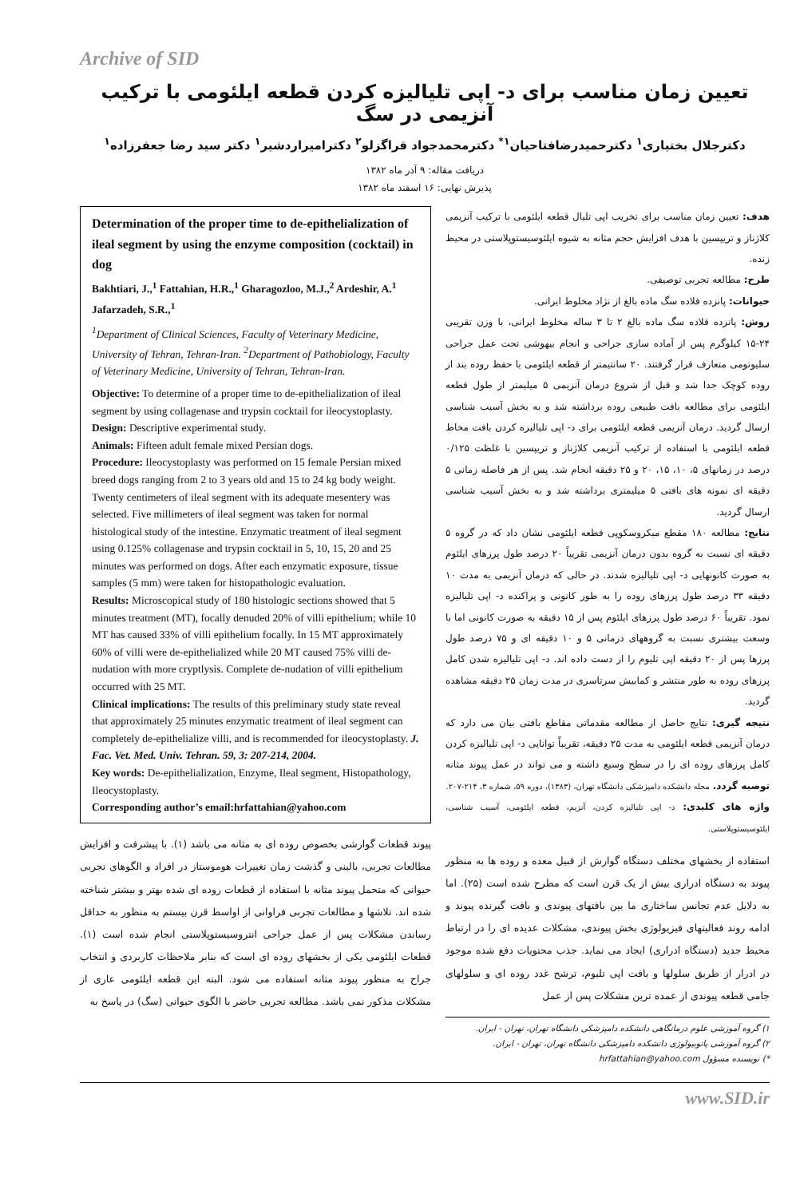Archive of SID
تعیین زمان مناسب برای د- اپی تلیالیزه کردن قطعه ایلئومی با ترکیب آنزیمی در سگ
دکترجلال بختیاری<sup>۱</sup> دکترحمیدرضافتاحیان<sup>۱*</sup> دکترمحمدجواد قراگزلو<sup>۲</sup> دکترامیراردشیر<sup>۱</sup> دکتر سید رضا جعفرزاده<sup>۱</sup>
دریافت مقاله: ۹ آذر ماه ۱۳۸۲
پذیرش نهایی: ۱۶ اسفند ماه ۱۳۸۲
هدف: تعیین زمان مناسب برای تخریب اپی تلیال قطعه ایلئومی با ترکیب آنزیمی کلاژناز و تریپسین با هدف افزایش حجم مثانه به شیوه ایلئوسیستوپلاستی در محیط زنده.
طرح: مطالعه تجربی توصیفی.
حیوانات: پانزده قلاده سگ ماده بالغ از نژاد مخلوط ایرانی.
روش: پانزده قلاده سگ ماده بالغ ۲ تا ۳ ساله مخلوط ایرانی، با وزن تقریبی ۲۴-۱۵ کیلوگرم پس از آماده سازی جراحی و انجام بیهوشی تحت عمل جراحی سلیوتومی متعارف قرار گرفتند. ۲۰ سانتیمتر از قطعه ایلئومی با حفظ روده بند از روده کوچک جدا شد و قبل از شروع درمان آنزیمی ۵ میلیمتر از طول قطعه ایلئومی برای مطالعه بافت طبیعی روده برداشته شد و به بخش آسیب شناسی ارسال گردید. درمان آنزیمی قطعه ایلئومی برای د- اپی تلیالیزه کردن بافت مخاط قطعه ایلئومی با استفاده از ترکیب آنزیمی کلاژناز و تریپسین با غلظت ۰/۱۲۵ درصد در زمانهای ۵، ۱۰، ۱۵، ۲۰ و ۲۵ دقیقه انجام شد. پس از هر فاصله زمانی ۵ دقیقه ای نمونه های بافتی ۵ میلیمتری برداشته شد و به بخش آسیب شناسی ارسال گردید.
نتایج: مطالعه ۱۸۰ مقطع میکروسکوپی قطعه ایلئومی نشان داد که در گروه ۵ دقیقه ای نسبت به گروه بدون درمان آنزیمی تقریباً ۲۰ درصد طول پرزهای ایلئوم به صورت کانونهایی د- اپی تلیالیزه شدند. در حالی که درمان آنزیمی به مدت ۱۰ دقیقه ۳۳ درصد طول پرزهای روده را به طور کانونی و پراکنده د- اپی تلیالیزه نمود. تقریباً ۶۰ درصد طول پرزهای ایلئوم پس از ۱۵ دقیقه به صورت کانونی اما با وسعت بیشتری نسبت به گروههای درمانی ۵ و ۱۰ دقیقه ای و ۷۵ درصد طول پرزها پس از ۲۰ دقیقه اپی تلیوم را از دست داده اند. د- اپی تلیالیزه شدن کامل پرزهای روده به طور منتشر و کمابیش سرتاسری در مدت زمان ۲۵ دقیقه مشاهده گردید.
نتیجه گیری: نتایج حاصل از مطالعه مقدماتی مقاطع بافتی بیان می دارد که درمان آنزیمی قطعه ایلئومی به مدت ۲۵ دقیقه، تقریباً توانایی د- اپی تلیالیزه کردن کامل پرزهای روده ای را در سطح وسیع داشته و می تواند در عمل پیوند مثانه توصیه گردد. مجله دانشکده دامپزشکی دانشگاه تهران، (۱۳۸۳)، دوره ۵۹، شماره ۳، ۲۱۴-۲۰۷.
واژه های کلیدی: د- اپی تلیالیزه کردن، آنزیم، قطعه ایلئومی، آسیب شناسی، ایلئوسیستوپلاستی.
استفاده از بخشهای مختلف دستگاه گوارش از قبیل معده و روده ها به منظور پیوند به دستگاه ادراری بیش از یک قرن است که مطرح شده است (۲۵). اما به دلایل عدم تجانس ساختاری ما بین بافتهای پیوندی و بافت گیرنده پیوند و ادامه روند فعالیتهای فیزیولوژی بخش پیوندی، مشکلات عدیده ای را در ارتباط محیط جدید (دستگاه ادراری) ایجاد می نماید. جذب محتویات دفع شده موجود در ادرار از طریق سلولها و بافت اپی تلیوم، ترشح غدد روده ای و سلولهای جامی قطعه پیوندی از عمده ترین مشکلات پس از عمل
۱) گروه آموزشی علوم درمانگاهی دانشکده دامپزشکی دانشگاه تهران، تهران - ایران.
۲) گروه آموزشی پاتوبیولوژی دانشکده دامپزشکی دانشگاه تهران، تهران - ایران.
*) نویسنده مسؤول hrfattahian@yahoo.com
Determination of the proper time to de-epithelialization of ileal segment by using the enzyme composition (cocktail) in dog
Bakhtiari, J.,<sup>1</sup> Fattahian, H.R.,<sup>1</sup> Gharagozloo, M.J.,<sup>2</sup> Ardeshir, A.<sup>1</sup> Jafarzadeh, S.R.,<sup>1</sup>
<sup>1</sup> Department of Clinical Sciences, Faculty of Veterinary Medicine, University of Tehran, Tehran-Iran. <sup>2</sup>Department of Pathobiology, Faculty of Veterinary Medicine, University of Tehran, Tehran-Iran.
Objective: To determine of a proper time to de-epithelialization of ileal segment by using collagenase and trypsin cocktail for ileocystoplasty.
Design: Descriptive experimental study.
Animals: Fifteen adult female mixed Persian dogs.
Procedure: Ileocystoplasty was performed on 15 female Persian mixed breed dogs ranging from 2 to 3 years old and 15 to 24 kg body weight. Twenty centimeters of ileal segment with its adequate mesentery was selected. Five millimeters of ileal segment was taken for normal histological study of the intestine. Enzymatic treatment of ileal segment using 0.125% collagenase and trypsin cocktail in 5, 10, 15, 20 and 25 minutes was performed on dogs. After each enzymatic exposure, tissue samples (5 mm) were taken for histopathologic evaluation.
Results: Microscopical study of 180 histologic sections showed that 5 minutes treatment (MT), focally denuded 20% of villi epithelium; while 10 MT has caused 33% of villi epithelium focally. In 15 MT approximately 60% of villi were de-epithelialized while 20 MT caused 75% villi de-nudation with more cryptlysis. Complete de-nudation of villi epithelium occurred with 25 MT.
Clinical implications: The results of this preliminary study state reveal that approximately 25 minutes enzymatic treatment of ileal segment can completely de-epithelialize villi, and is recommended for ileocystoplasty. J. Fac. Vet. Med. Univ. Tehran. 59, 3: 207-214, 2004.
Key words: De-epithelialization, Enzyme, Ileal segment, Histopathology, Ileocystoplasty.
Corresponding author’s email:hrfattahian@yahoo.com
پیوند قطعات گوارشی بخصوص روده ای به مثانه می باشد (۱). با پیشرفت و افزایش مطالعات تجربی، بالینی و گذشت زمان تغییرات هوموستاز در افراد و الگوهای تجربی حیوانی که متحمل پیوند مثانه با استفاده از قطعات روده ای شده بهتر و بیشتر شناخته شده اند. تلاشها و مطالعات تجربی فراوانی از اواسط قرن بیستم به منظور به حداقل رساندن مشکلات پس از عمل جراحی انتروسیستوپلاستی انجام شده است (۱). قطعات ایلئومی یکی از بخشهای روده ای است که بنابر ملاحظات کاربردی و انتخاب جراح به منظور پیوند مثانه استفاده می شود. البته این قطعه ایلئومی عاری از مشکلات مذکور نمی باشد. مطالعه تجربی حاضر با الگوی حیوانی (سگ) در پاسخ به
www.SID.ir